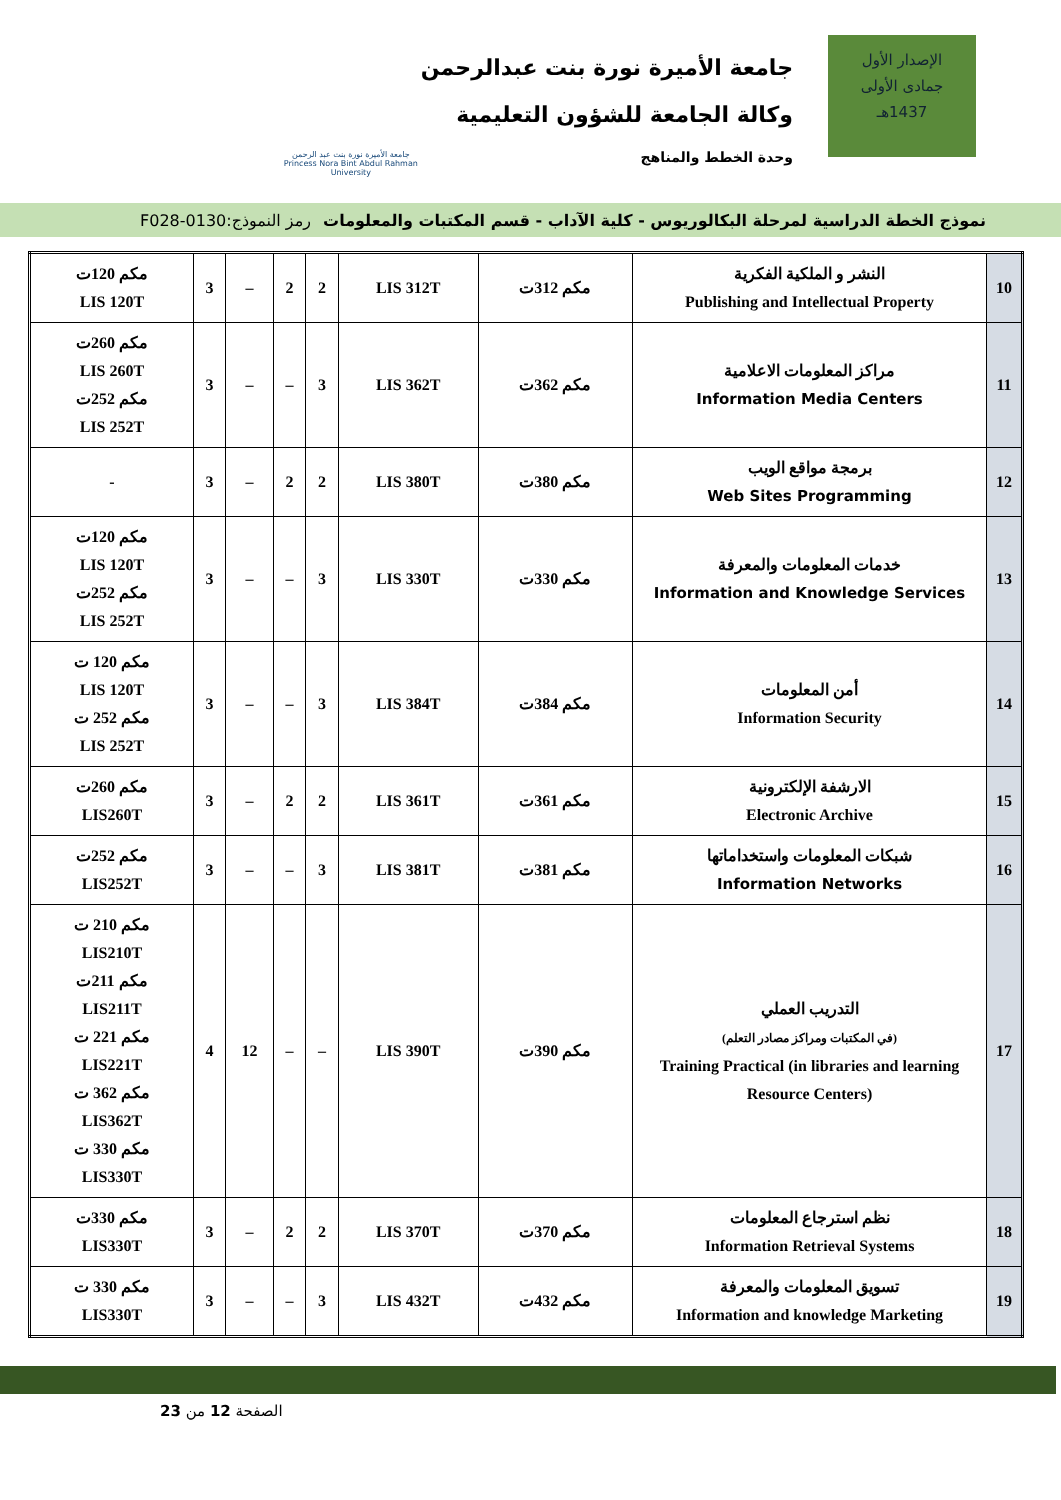الإصدار الأول
جمادى الأولى
1437هـ
جامعة الأميرة نورة بنت عبدالرحمن
وكالة الجامعة للشؤون التعليمية
وحدة الخطط والمناهج
جامعة الأميرة نورة بنت عبد الرحمن
Princess Nora Bint Abdul Rahman University
نموذج الخطة الدراسية لمرحلة البكالوريوس - كلية الآداب - قسم المكتبات والمعلومات رمز النموذج:0130-F028
| 10 | النشر و الملكية الفكرية Publishing and Intellectual Property | مكم 312ت | LIS 312T | 2 | 2 | – | 3 | مكم 120ت LIS 120T |
| 11 | مراكز المعلومات الاعلامية Information Media Centers | مكم 362ت | LIS 362T | 3 | – | – | 3 | مكم 260ت LIS 260T مكم 252ت LIS 252T |
| 12 | برمجة مواقع الويب Web Sites Programming | مكم 380ت | LIS 380T | 2 | 2 | – | 3 | - |
| 13 | خدمات المعلومات والمعرفة Information and Knowledge Services | مكم 330ت | LIS 330T | 3 | – | – | 3 | مكم 120ت LIS 120T مكم 252ت LIS 252T |
| 14 | أمن المعلومات Information Security | مكم 384ت | LIS 384T | 3 | – | – | 3 | مكم 120 ت LIS 120T مكم 252 ت LIS 252T |
| 15 | الارشفة الإلكترونية Electronic Archive | مكم 361ت | LIS 361T | 2 | 2 | – | 3 | مكم 260ت LIS260T |
| 16 | شبكات المعلومات واستخداماتها Information Networks | مكم 381ت | LIS 381T | 3 | – | – | 3 | مكم 252ت LIS252T |
| 17 | التدريب العملي (في المكتبات ومراكز مصادر التعلم) Training Practical (in libraries and learning Resource Centers) | مكم 390ت | LIS 390T | – | – | 12 | 4 | مكم 210 ت LIS210T مكم 211ت LIS211T مكم 221 ت LIS221T مكم 362 ت LIS362T مكم 330 ت LIS330T |
| 18 | نظم استرجاع المعلومات Information Retrieval Systems | مكم 370ت | LIS 370T | 2 | 2 | – | 3 | مكم 330ت LIS330T |
| 19 | تسويق المعلومات والمعرفة Information and knowledge Marketing | مكم 432ت | LIS 432T | 3 | – | – | 3 | مكم 330 ت LIS330T |
الصفحة 12 من 23